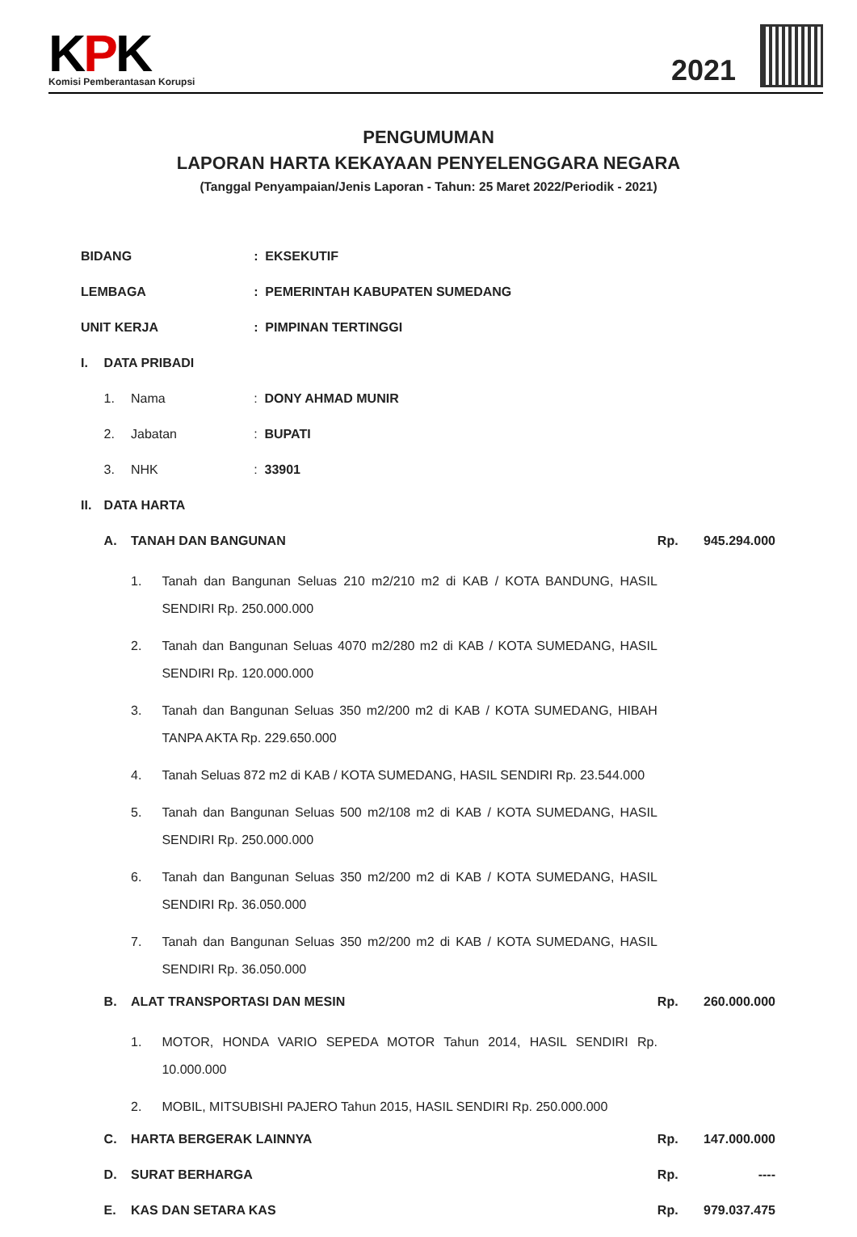KPK
Komisi Pemberantasan Korupsi
2021
PENGUMUMAN
LAPORAN HARTA KEKAYAAN PENYELENGGARA NEGARA
(Tanggal Penyampaian/Jenis Laporan - Tahun: 25 Maret 2022/Periodik - 2021)
| BIDANG | | | | : EKSEKUTIF | | |
| LEMBAGA | | | | : PEMERINTAH KABUPATEN SUMEDANG | | |
| UNIT KERJA | | | | : PIMPINAN TERTINGGI | | |
| I. | DATA PRIBADI | | | | | |
| | 1. | Nama | | : DONY AHMAD MUNIR | | |
| | 2. | Jabatan | | : BUPATI | | |
| | 3. | NHK | | : 33901 | | |
| II. | DATA HARTA | | | | | |
| | A. | TANAH DAN BANGUNAN | | | Rp. | 945.294.000 |
| | | 1. | Tanah dan Bangunan Seluas 210 m2/210 m2 di KAB / KOTA BANDUNG, HASIL SENDIRI Rp. 250.000.000 | | | |
| | | 2. | Tanah dan Bangunan Seluas 4070 m2/280 m2 di KAB / KOTA SUMEDANG, HASIL SENDIRI Rp. 120.000.000 | | | |
| | | 3. | Tanah dan Bangunan Seluas 350 m2/200 m2 di KAB / KOTA SUMEDANG, HIBAH TANPA AKTA Rp. 229.650.000 | | | |
| | | 4. | Tanah Seluas 872 m2 di KAB / KOTA SUMEDANG, HASIL SENDIRI Rp. 23.544.000 | | | |
| | | 5. | Tanah dan Bangunan Seluas 500 m2/108 m2 di KAB / KOTA SUMEDANG, HASIL SENDIRI Rp. 250.000.000 | | | |
| | | 6. | Tanah dan Bangunan Seluas 350 m2/200 m2 di KAB / KOTA SUMEDANG, HASIL SENDIRI Rp. 36.050.000 | | | |
| | | 7. | Tanah dan Bangunan Seluas 350 m2/200 m2 di KAB / KOTA SUMEDANG, HASIL SENDIRI Rp. 36.050.000 | | | |
| | B. | ALAT TRANSPORTASI DAN MESIN | | | Rp. | 260.000.000 |
| | | 1. | MOTOR, HONDA VARIO SEPEDA MOTOR Tahun 2014, HASIL SENDIRI Rp. 10.000.000 | | | |
| | | 2. | MOBIL, MITSUBISHI PAJERO Tahun 2015, HASIL SENDIRI Rp. 250.000.000 | | | |
| | C. | HARTA BERGERAK LAINNYA | | | Rp. | 147.000.000 |
| | D. | SURAT BERHARGA | | | Rp. | ---- |
| | E. | KAS DAN SETARA KAS | | | Rp. | 979.037.475 |